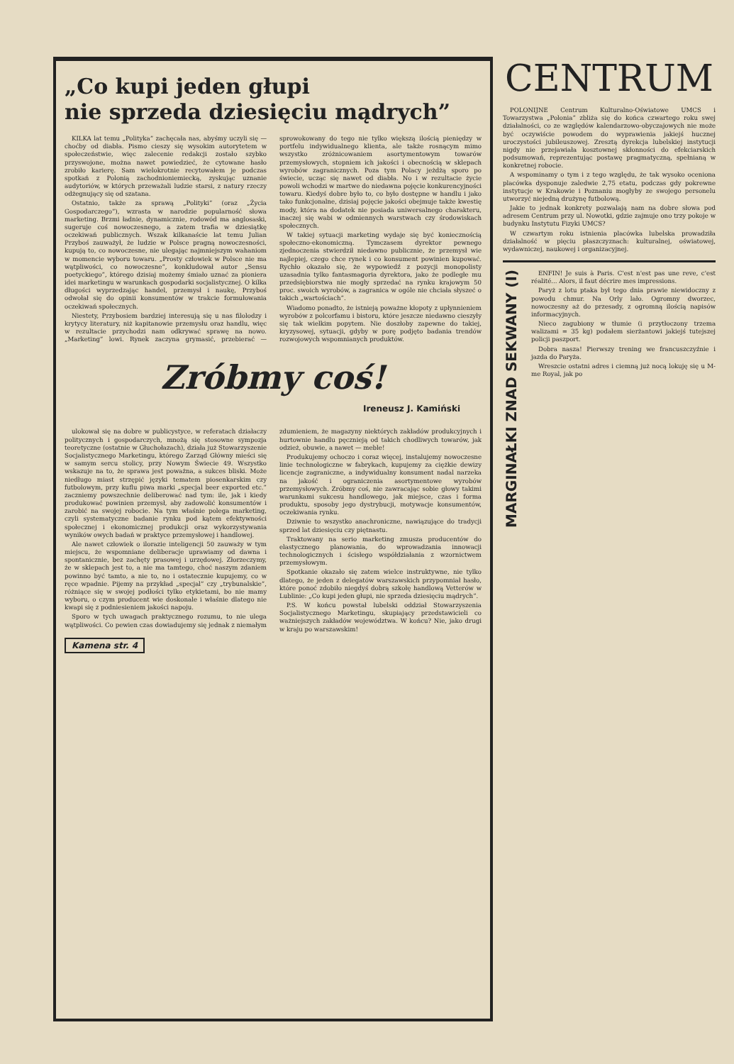„Co kupi jeden głupi
nie sprzeda dziesięciu mądrych”
KILKA lat temu „Polityka” zachęcała nas, abyśmy uczyli się — choćby od diabła. Pismo cieszy się wysokim autorytetem w społeczeństwie, więc zalecenie redakcji zostało szybko przyswojone, można nawet powiedzieć, że cytowane hasło zrobiło karierę. Sam wielokrotnie recytowałem je podczas spotkań z Polonią zachodnioniemiecką, zyskując uznanie audytoriów, w których przeważali ludzie starsi, z natury rzeczy odżegnujący się od szatana.
Ostatnio, także za sprawą „Polityki” (oraz „Życia Gospodarczego”), wzrasta w narodzie popularność słowa marketing. Brzmi ładnie, dynamicznie, rodowód ma anglosaski, sugeruje coś nowoczesnego, a zatem trafia w dziesiątkę oczekiwań publicznych. Wszak kilkanaście lat temu Julian Przyboś zauważył, że ludzie w Polsce pragną nowoczesności, kupują to, co nowoczesne, nie ulegając najmniejszym wahaniom w momencie wyboru towaru. „Prosty człowiek w Polsce nie ma wątpliwości, co nowoczesne”, konkludował autor „Sensu poetyckiego”, którego dzisiaj możemy śmiało uznać za pioniera idei marketingu w warunkach gospodarki socjalistycznej. O kilka długości wyprzedzając handel, przemysł i naukę, Przyboś odwołał się do opinii konsumentów w trakcie formułowania oczekiwań społecznych.
Niestety, Przybosiem bardziej interesują się u nas filolodzy i krytycy literatury, niż kapitanowie przemysłu oraz handlu, więc w rezultacie przychodzi nam odkrywać sprawę na nowo. „Marketing” lowi. Rynek zaczyna grymasić, przebierać — sprowokowany do tego nie tylko większą ilością pieniędzy w portfelu indywidualnego klienta, ale także rosnącym mimo wszystko zróżnicowaniem asortymentowym towarów przemysłowych, stopniem ich jakości i obecnością w sklepach wyrobów zagranicznych. Poza tym Polacy jeżdżą sporo po świecie, ucząc się nawet od diabła. No i w rezultacie życie powoli wchodzi w martwe do niedawna pojęcie konkurencyjności towaru. Kiedyś dobre było to, co było dostępne w handlu i jako tako funkcjonalne, dzisiaj pojęcie jakości obejmuje także kwestię mody, która na dodatek nie posiada uniwersalnego charakteru, inaczej się wabi w odmiennych warstwach czy środowiskach społecznych.
W takiej sytuacji marketing wydaje się być koniecznością społeczno-ekonomiczną. Tymczasem dyrektor pewnego zjednoczenia stwierdził niedawno publicznie, że przemysł wie najlepiej, czego chce rynek i co konsument powinien kupować. Rychło okazało się, że wypowiedź z pozycji monopolisty uzasadnia tylko fantasmagoria dyrektora, jako że podległe mu przedsiębiorstwa nie mogły sprzedać na rynku krajowym 50 proc. swoich wyrobów, a zagranica w ogóle nie chciała słyszeć o takich „wartościach”.
Wiadomo ponadto, że istnieją poważne kłopoty z upłynnieniem wyrobów z polcorfamu i bistoru, które jeszcze niedawno cieszyły się tak wielkim popytem. Nie doszłoby zapewne do takiej, kryzysowej, sytuacji, gdyby w porę podjęto badania trendów rozwojowych wspomnianych produktów.
Zróbmy coś!
Ireneusz J. Kamiński
ulokował się na dobre w publicystyce, w referatach działaczy politycznych i gospodarczych, mnożą się stosowne sympozja teoretyczne (ostatnie w Głuchołazach), działa już Stowarzyszenie Socjalistycznego Marketingu, którego Zarząd Główny mieści się w samym sercu stolicy, przy Nowym Świecie 49. Wszystko wskazuje na to, że sprawa jest poważna, a sukces bliski. Może niedługo miast strzępić języki tematem piosenkarskim czy futbolowym, przy kuflu piwa marki „specjal beer exported etc.” zaczniemy powszechnie deliberować nad tym: ile, jak i kiedy produkować powinien przemysł, aby zadowolić konsumentów i zarobić na swojej robocie. Na tym właśnie polega marketing, czyli systematyczne badanie rynku pod kątem efektywności społecznej i ekonomicznej produkcji oraz wykorzystywania wyników owych badań w praktyce przemysłowej i handlowej.
Ale nawet człowiek o ilorazie inteligencji 50 zauważy w tym miejscu, że wspomniane deliberacje uprawiamy od dawna i spontanicznie, bez zachęty prasowej i urzędowej. Złorzeczymy, że w sklepach jest to, a nie ma tamtego, choć naszym zdaniem powinno być tamto, a nie to, no i ostatecznie kupujemy, co w ręce wpadnie. Pijemy na przykład „specjal” czy „trybunalskie”, różniące się w swojej podłości tylko etykietami, bo nie mamy wyboru, o czym producent wie doskonale i właśnie dlatego nie kwapi się z podniesieniem jakości napoju.
Sporo w tych uwagach praktycznego rozumu, to nie ulega wątpliwości. Co pewien czas dowiadujemy się jednak z niemałym zdumieniem, że magazyny niektórych zakładów produkcyjnych i hurtownie handlu pęcznieją od takich chodliwych towarów, jak odzież, obuwie, a nawet — meble!
Produkujemy ochoczo i coraz więcej, instalujemy nowoczesne linie technologiczne w fabrykach, kupujemy za ciężkie dewizy licencje zagraniczne, a indywidualny konsument nadal narzeka na jakość i ograniczenia asortymentowe wyrobów przemysłowych. Zróbmy coś, nie zawracając sobie głowy takimi warunkami sukcesu handlowego, jak miejsce, czas i forma produktu, sposoby jego dystrybucji, motywacje konsumentów, oczekiwania rynku.
Dziwnie to wszystko anachroniczne, nawiązujące do tradycji sprzed lat dziesięciu czy piętnastu.
Traktowany na serio marketing zmusza producentów do elastycznego planowania, do wprowadzania innowacji technologicznych i ścisłego współdziałania z wzornictwem przemysłowym.
Spotkanie okazało się zatem wielce instruktywne, nie tylko dlatego, że jeden z delegatów warszawskich przypomniał hasło, które ponoć zdobiło niegdyś dobrą szkołę handlową Vetterów w Lublinie: „Co kupi jeden głupi, nie sprzeda dziesięciu mądrych”.
P.S. W końcu powstał lubelski oddział Stowarzyszenia Socjalistycznego Marketingu, skupiający przedstawicieli co ważniejszych zakładów województwa. W końcu? Nie, jako drugi w kraju po warszawskim!
Kamena str. 4
CENTRUM
POLONIJNE Centrum Kulturalno-Oświatowe UMCS i Towarzystwa „Polonia” zbliża się do końca czwartego roku swej działalności, co ze względów kalendarzowo-obyczajowych nie może być oczywiście powodem do wyprawienia jakiejś hucznej uroczystości jubileuszowej. Zresztą dyrekcja lubelskiej instytucji nigdy nie przejawiała kosztownej skłonności do efekciarskich podsumowań, reprezentując postawę pragmatyczną, spełnianą w konkretnej robocie.
A wspominamy o tym i z tego względu, że tak wysoko oceniona placówka dysponuje zaledwie 2,75 etatu, podczas gdy pokrewne instytucje w Krakowie i Poznaniu mogłyby ze swojego personelu utworzyć niejedną drużynę futbolową.
Jakie to jednak konkrety pozwalają nam na dobre słowa pod adresem Centrum przy ul. Nowotki, gdzie zajmuje ono trzy pokoje w budynku Instytutu Fizyki UMCS?
W czwartym roku istnienia placówka lubelska prowadziła działalność w pięciu płaszczyznach: kulturalnej, oświatowej, wydawniczej, naukowej i organizacyjnej.
MARGINAŁKI ZNAD SEKWANY (I)
ENFIN! Je suis à Paris. C'est n'est pas une reve, c'est réalité... Alors, il faut décrire mes impressions.
Paryż z lotu ptaka był tego dnia prawie niewidoczny z powodu chmur. Na Orly lało. Ogromny dworzec, nowoczesny aż do przesady, z ogromną ilością napisów informacyjnych.
Nieco zagubiony w tłumie (i przytłoczony trzema walizami = 35 kg) podałem sierżantowi jakiejś tutejszej policji paszport.
Dobra nasza! Pierwszy trening we francuszczyźnie i jazda do Paryża.
Wreszcie ostatni adres i ciemną już nocą lokuję się u M-me Royal, jak po